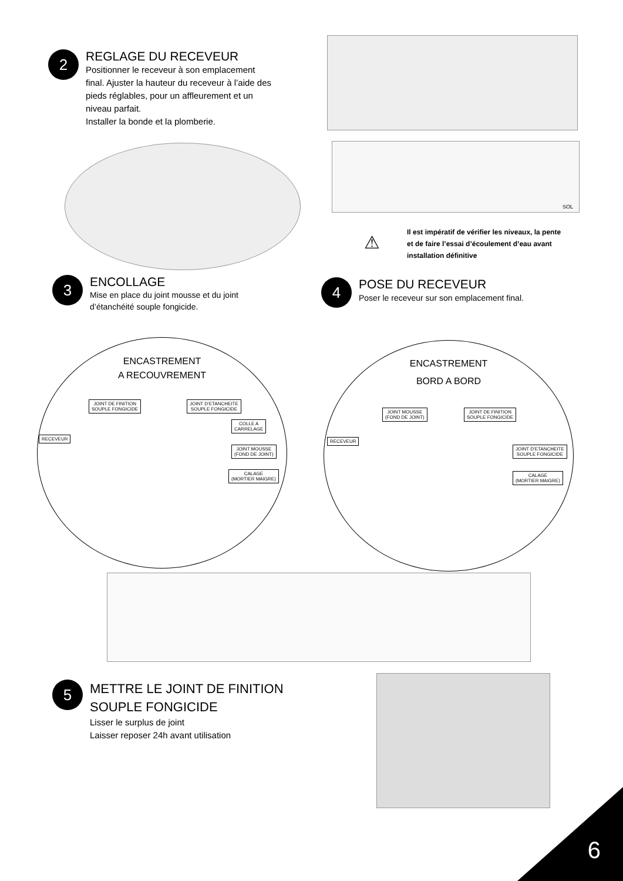2
REGLAGE DU RECEVEUR
Positionner le receveur à son emplacement
final. Ajuster la hauteur du receveur à l’aide des
pieds réglables, pour un affleurement et un
niveau parfait.
Installer la bonde et la plomberie.
SOL
⚠
Il est impératif de vérifier les niveaux, la pente
et de faire l’essai d’écoulement d’eau avant
installation définitive
3
ENCOLLAGE
Mise en place du joint mousse et du joint
d’étanchéité souple fongicide.
4
POSE DU RECEVEUR
Poser le receveur sur son emplacement final.
ENCASTREMENT
A RECOUVREMENT
JOINT DE FINITION
SOUPLE FONGICIDE
JOINT D’ETANCHEITE
SOUPLE FONGICIDE
COLLE A
CARRELAGE
RECEVEUR
JOINT MOUSSE
(FOND DE JOINT)
CALAGE
(MORTIER MAIGRE)
ENCASTREMENT
BORD A BORD
JOINT MOUSSE
(FOND DE JOINT)
JOINT DE FINITION
SOUPLE FONGICIDE
RECEVEUR
JOINT D’ETANCHEITE
SOUPLE FONGICIDE
CALAGE
(MORTIER MAIGRE)
5
METTRE LE JOINT DE FINITION
SOUPLE FONGICIDE
Lisser le surplus de joint
Laisser reposer 24h avant utilisation
6